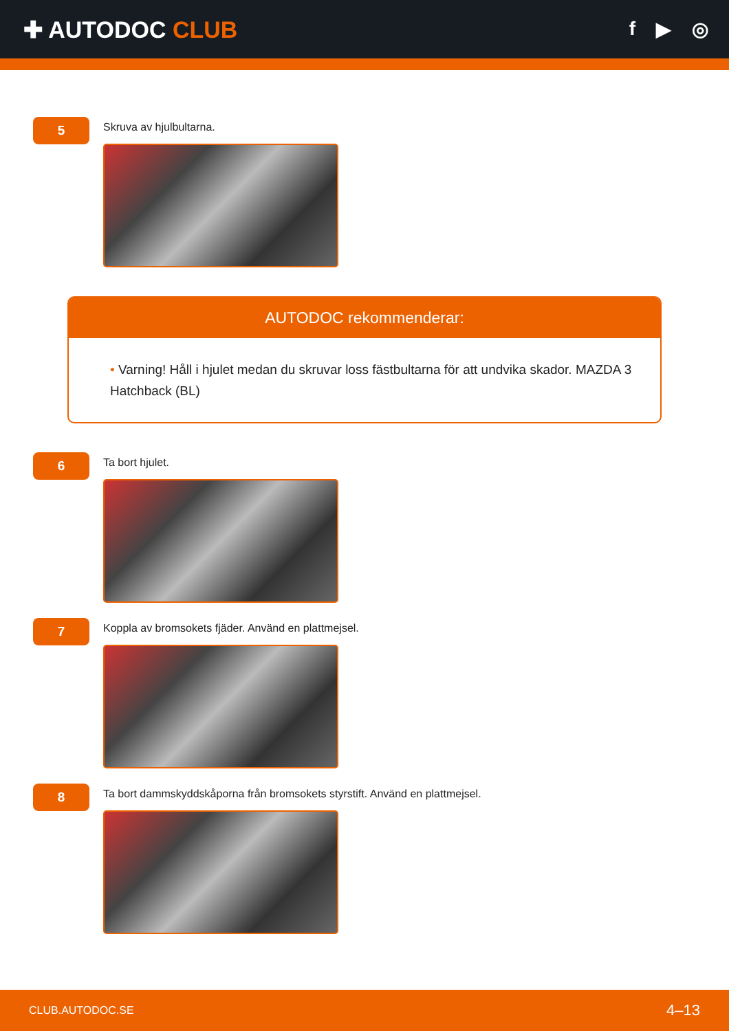✚ AUTODOC CLUB
f ▶ ◎
5
Skruva av hjulbultarna.
AUTODOC rekommenderar:
• Varning! Håll i hjulet medan du skruvar loss fästbultarna för att undvika skador. MAZDA 3 Hatchback (BL)
6
Ta bort hjulet.
7
Koppla av bromsokets fjäder. Använd en plattmejsel.
8
Ta bort dammskyddskåporna från bromsokets styrstift. Använd en plattmejsel.
CLUB.AUTODOC.SE 4–13